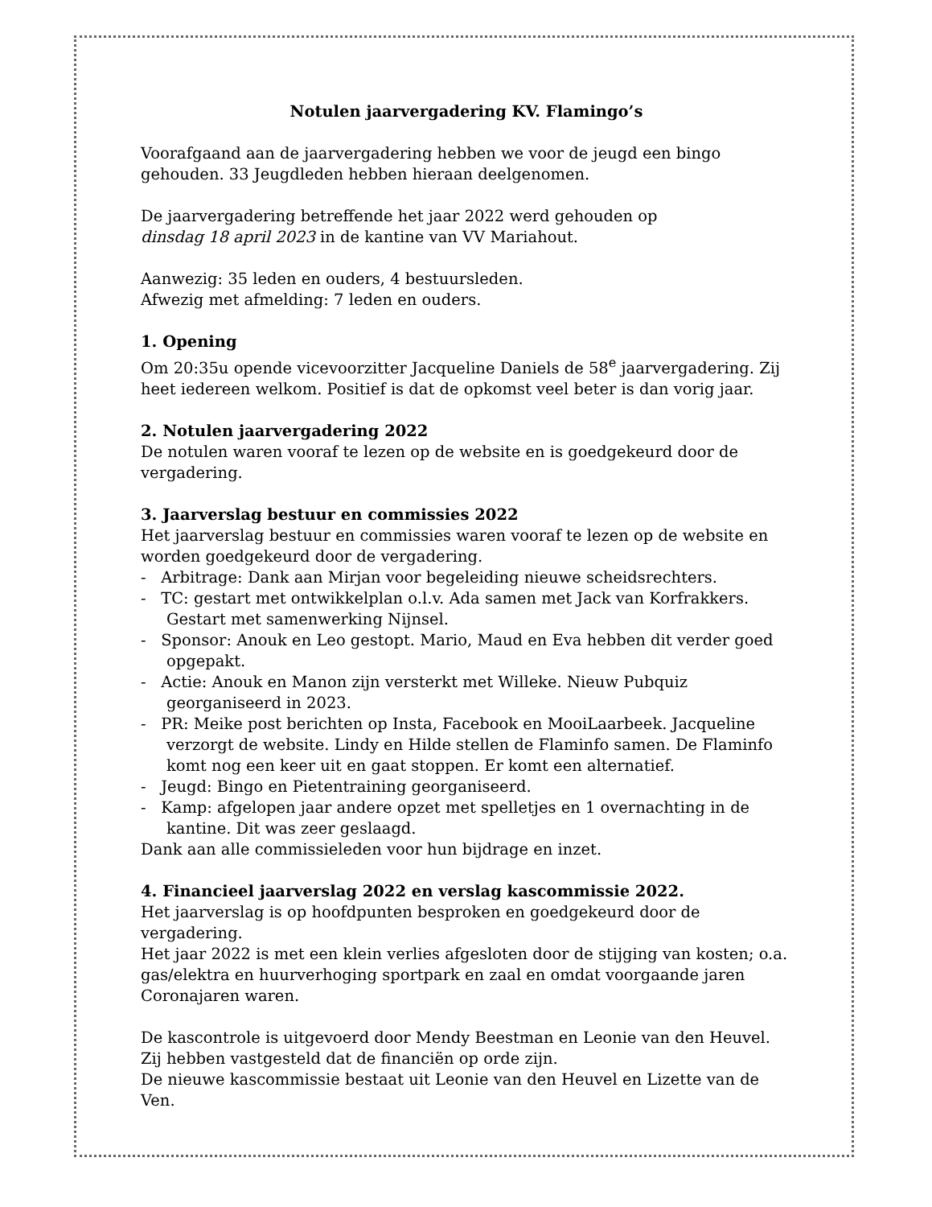Notulen jaarvergadering KV. Flamingo’s
Voorafgaand aan de jaarvergadering hebben we voor de jeugd een bingo gehouden. 33 Jeugdleden hebben hieraan deelgenomen.
De jaarvergadering betreffende het jaar 2022 werd gehouden op
dinsdag 18 april 2023 in de kantine van VV Mariahout.
Aanwezig: 35 leden en ouders, 4 bestuursleden.
Afwezig met afmelding: 7 leden en ouders.
1. Opening
Om 20:35u opende vicevoorzitter Jacqueline Daniels de 58<sup>e</sup> jaarvergadering. Zij heet iedereen welkom. Positief is dat de opkomst veel beter is dan vorig jaar.
2. Notulen jaarvergadering 2022
De notulen waren vooraf te lezen op de website en is goedgekeurd door de vergadering.
3. Jaarverslag bestuur en commissies 2022
Het jaarverslag bestuur en commissies waren vooraf te lezen op de website en worden goedgekeurd door de vergadering.
- Arbitrage: Dank aan Mirjan voor begeleiding nieuwe scheidsrechters.
- TC: gestart met ontwikkelplan o.l.v. Ada samen met Jack van Korfrakkers. Gestart met samenwerking Nijnsel.
- Sponsor: Anouk en Leo gestopt. Mario, Maud en Eva hebben dit verder goed opgepakt.
- Actie: Anouk en Manon zijn versterkt met Willeke. Nieuw Pubquiz georganiseerd in 2023.
- PR: Meike post berichten op Insta, Facebook en MooiLaarbeek. Jacqueline verzorgt de website. Lindy en Hilde stellen de Flaminfo samen. De Flaminfo komt nog een keer uit en gaat stoppen. Er komt een alternatief.
- Jeugd: Bingo en Pietentraining georganiseerd.
- Kamp: afgelopen jaar andere opzet met spelletjes en 1 overnachting in de kantine. Dit was zeer geslaagd.
Dank aan alle commissieleden voor hun bijdrage en inzet.
4. Financieel jaarverslag 2022 en verslag kascommissie 2022.
Het jaarverslag is op hoofdpunten besproken en goedgekeurd door de vergadering.
Het jaar 2022 is met een klein verlies afgesloten door de stijging van kosten; o.a. gas/elektra en huurverhoging sportpark en zaal en omdat voorgaande jaren Coronajaren waren.
De kascontrole is uitgevoerd door Mendy Beestman en Leonie van den Heuvel. Zij hebben vastgesteld dat de financiën op orde zijn.
De nieuwe kascommissie bestaat uit Leonie van den Heuvel en Lizette van de Ven.